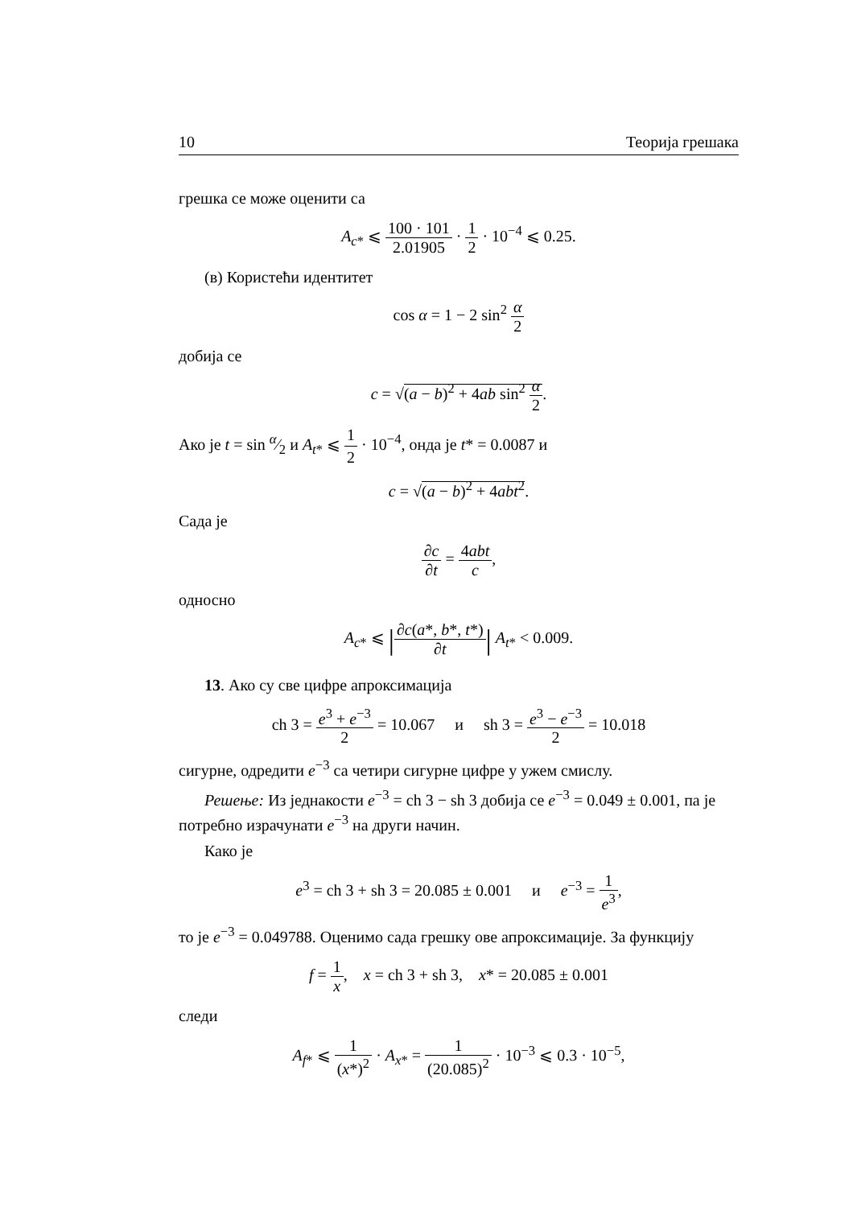10 Теорија грешака
грешка се може оценити са
A<sub>c*</sub> ⩽ 100 · 101 2.01905 · 1 2 · 10<sup>−4</sup> ⩽ 0.25.
(в) Користећи идентитет
cos α = 1 − 2 sin<sup>2</sup> α 2
добија се
c = √(a − b)<sup>2</sup> + 4ab sin<sup>2</sup> α 2.
Ако је t = sin α⁄2 и A<sub>t*</sub> ⩽ 1 2 · 10<sup>−4</sup>, онда је t* = 0.0087 и
c = √(a − b)<sup>2</sup> + 4abt<sup>2</sup>.
Сада је
∂c ∂t = 4abt c,
односно
A<sub>c*</sub> ⩽ |∂c(a*, b*, t*) ∂t| A<sub>t*</sub> < 0.009.
13. Ако су све цифре апроксимација
ch 3 = e<sup>3</sup> + e<sup>−3</sup> 2 = 10.067 и sh 3 = e<sup>3</sup> − e<sup>−3</sup> 2 = 10.018
сигурне, одредити e<sup>−3</sup> са четири сигурне цифре у ужем смислу.
Решење: Из једнакости e<sup>−3</sup> = ch 3 − sh 3 добија се e<sup>−3</sup> = 0.049 ± 0.001, па је потребно израчунати e<sup>−3</sup> на други начин.
Како је
e<sup>3</sup> = ch 3 + sh 3 = 20.085 ± 0.001 и e<sup>−3</sup> = 1 e<sup>3</sup>,
то је e<sup>−3</sup> = 0.049788. Оценимо сада грешку ове апроксимације. За функцију
f = 1 x, x = ch 3 + sh 3, x* = 20.085 ± 0.001
следи
A<sub>f*</sub> ⩽ 1 (x*)<sup>2</sup> · A<sub>x*</sub> = 1 (20.085)<sup>2</sup> · 10<sup>−3</sup> ⩽ 0.3 · 10<sup>−5</sup>,